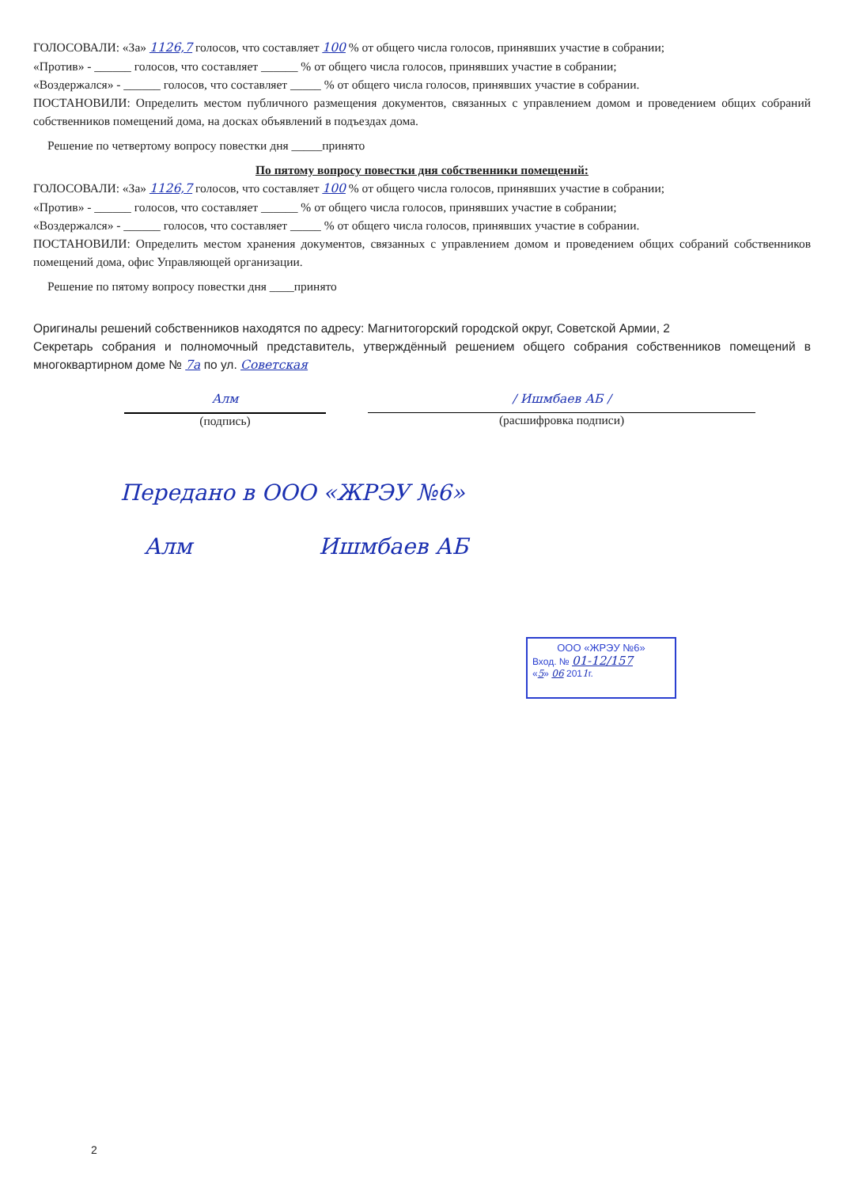ГОЛОСОВАЛИ: «За» 1126,7 голосов, что составляет 100 % от общего числа голосов, принявших участие в собрании;
«Против» - ______ голосов, что составляет ______ % от общего числа голосов, принявших участие в собрании;
«Воздержался» - ______ голосов, что составляет _____ % от общего числа голосов, принявших участие в собрании.
ПОСТАНОВИЛИ: Определить местом публичного размещения документов, связанных с управлением домом и проведением общих собраний собственников помещений дома, на досках объявлений в подъездах дома.
Решение по четвертому вопросу повестки дня _____принято
По пятому вопросу повестки дня собственники помещений:
ГОЛОСОВАЛИ: «За» 1126,7 голосов, что составляет 100 % от общего числа голосов, принявших участие в собрании;
«Против» - ______ голосов, что составляет ______ % от общего числа голосов, принявших участие в собрании;
«Воздержался» - ______ голосов, что составляет _____ % от общего числа голосов, принявших участие в собрании.
ПОСТАНОВИЛИ: Определить местом хранения документов, связанных с управлением домом и проведением общих собраний собственников помещений дома, офис Управляющей организации.
Решение по пятому вопросу повестки дня ____принято
Оригиналы решений собственников находятся по адресу: Магнитогорский городской округ, Советской Армии, 2
Секретарь собрания и полномочный представитель, утверждённый решением общего собрания собственников помещений в многоквартирном доме № 7а по ул. Советская
Алм
(подпись)
/ Ишмбаев АБ /
(расшифровка подписи)
Передано в ООО «ЖРЭУ №6»
Алм Ишмбаев АБ
ООО «ЖРЭУ №6»
Вход. № 01-12/157
«5» 06 2011г.
2